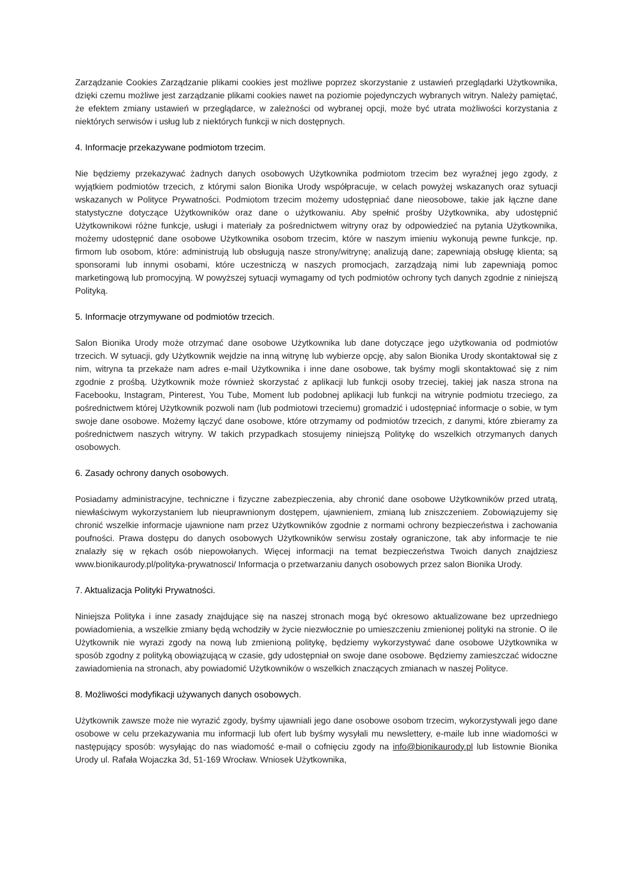Zarządzanie Cookies Zarządzanie plikami cookies jest możliwe poprzez skorzystanie z ustawień przeglądarki Użytkownika, dzięki czemu możliwe jest zarządzanie plikami cookies nawet na poziomie pojedynczych wybranych witryn. Należy pamiętać, że efektem zmiany ustawień w przeglądarce, w zależności od wybranej opcji, może być utrata możliwości korzystania z niektórych serwisów i usług lub z niektórych funkcji w nich dostępnych.
4. Informacje przekazywane podmiotom trzecim.
Nie będziemy przekazywać żadnych danych osobowych Użytkownika podmiotom trzecim bez wyraźnej jego zgody, z wyjątkiem podmiotów trzecich, z którymi salon Bionika Urody współpracuje, w celach powyżej wskazanych oraz sytuacji wskazanych w Polityce Prywatności. Podmiotom trzecim możemy udostępniać dane nieosobowe, takie jak łączne dane statystyczne dotyczące Użytkowników oraz dane o użytkowaniu. Aby spełnić prośby Użytkownika, aby udostępnić Użytkownikowi różne funkcje, usługi i materiały za pośrednictwem witryny oraz by odpowiedzieć na pytania Użytkownika, możemy udostępnić dane osobowe Użytkownika osobom trzecim, które w naszym imieniu wykonują pewne funkcje, np. firmom lub osobom, które: administrują lub obsługują nasze strony/witrynę; analizują dane; zapewniają obsługę klienta; są sponsorami lub innymi osobami, które uczestniczą w naszych promocjach, zarządzają nimi lub zapewniają pomoc marketingową lub promocyjną. W powyższej sytuacji wymagamy od tych podmiotów ochrony tych danych zgodnie z niniejszą Polityką.
5. Informacje otrzymywane od podmiotów trzecich.
Salon Bionika Urody może otrzymać dane osobowe Użytkownika lub dane dotyczące jego użytkowania od podmiotów trzecich. W sytuacji, gdy Użytkownik wejdzie na inną witrynę lub wybierze opcję, aby salon Bionika Urody skontaktował się z nim, witryna ta przekaże nam adres e-mail Użytkownika i inne dane osobowe, tak byśmy mogli skontaktować się z nim zgodnie z prośbą. Użytkownik może również skorzystać z aplikacji lub funkcji osoby trzeciej, takiej jak nasza strona na Facebooku, Instagram, Pinterest, You Tube, Moment lub podobnej aplikacji lub funkcji na witrynie podmiotu trzeciego, za pośrednictwem której Użytkownik pozwoli nam (lub podmiotowi trzeciemu) gromadzić i udostępniać informacje o sobie, w tym swoje dane osobowe. Możemy łączyć dane osobowe, które otrzymamy od podmiotów trzecich, z danymi, które zbieramy za pośrednictwem naszych witryny. W takich przypadkach stosujemy niniejszą Politykę do wszelkich otrzymanych danych osobowych.
6. Zasady ochrony danych osobowych.
Posiadamy administracyjne, techniczne i fizyczne zabezpieczenia, aby chronić dane osobowe Użytkowników przed utratą, niewłaściwym wykorzystaniem lub nieuprawnionym dostępem, ujawnieniem, zmianą lub zniszczeniem. Zobowiązujemy się chronić wszelkie informacje ujawnione nam przez Użytkowników zgodnie z normami ochrony bezpieczeństwa i zachowania poufności. Prawa dostępu do danych osobowych Użytkowników serwisu zostały ograniczone, tak aby informacje te nie znalazły się w rękach osób niepowołanych. Więcej informacji na temat bezpieczeństwa Twoich danych znajdziesz www.bionikaurody.pl/polityka-prywatnosci/ Informacja o przetwarzaniu danych osobowych przez salon Bionika Urody.
7. Aktualizacja Polityki Prywatności.
Niniejsza Polityka i inne zasady znajdujące się na naszej stronach mogą być okresowo aktualizowane bez uprzedniego powiadomienia, a wszelkie zmiany będą wchodziły w życie niezwłocznie po umieszczeniu zmienionej polityki na stronie. O ile Użytkownik nie wyrazi zgody na nową lub zmienioną politykę, będziemy wykorzystywać dane osobowe Użytkownika w sposób zgodny z polityką obowiązującą w czasie, gdy udostępniał on swoje dane osobowe. Będziemy zamieszczać widoczne zawiadomienia na stronach, aby powiadomić Użytkowników o wszelkich znaczących zmianach w naszej Polityce.
8. Możliwości modyfikacji używanych danych osobowych.
Użytkownik zawsze może nie wyrazić zgody, byśmy ujawniali jego dane osobowe osobom trzecim, wykorzystywali jego dane osobowe w celu przekazywania mu informacji lub ofert lub byśmy wysyłali mu newslettery, e-maile lub inne wiadomości w następujący sposób: wysyłając do nas wiadomość e-mail o cofnięciu zgody na info@bionikaurody.pl lub listownie Bionika Urody ul. Rafała Wojaczka 3d, 51-169 Wrocław. Wniosek Użytkownika,